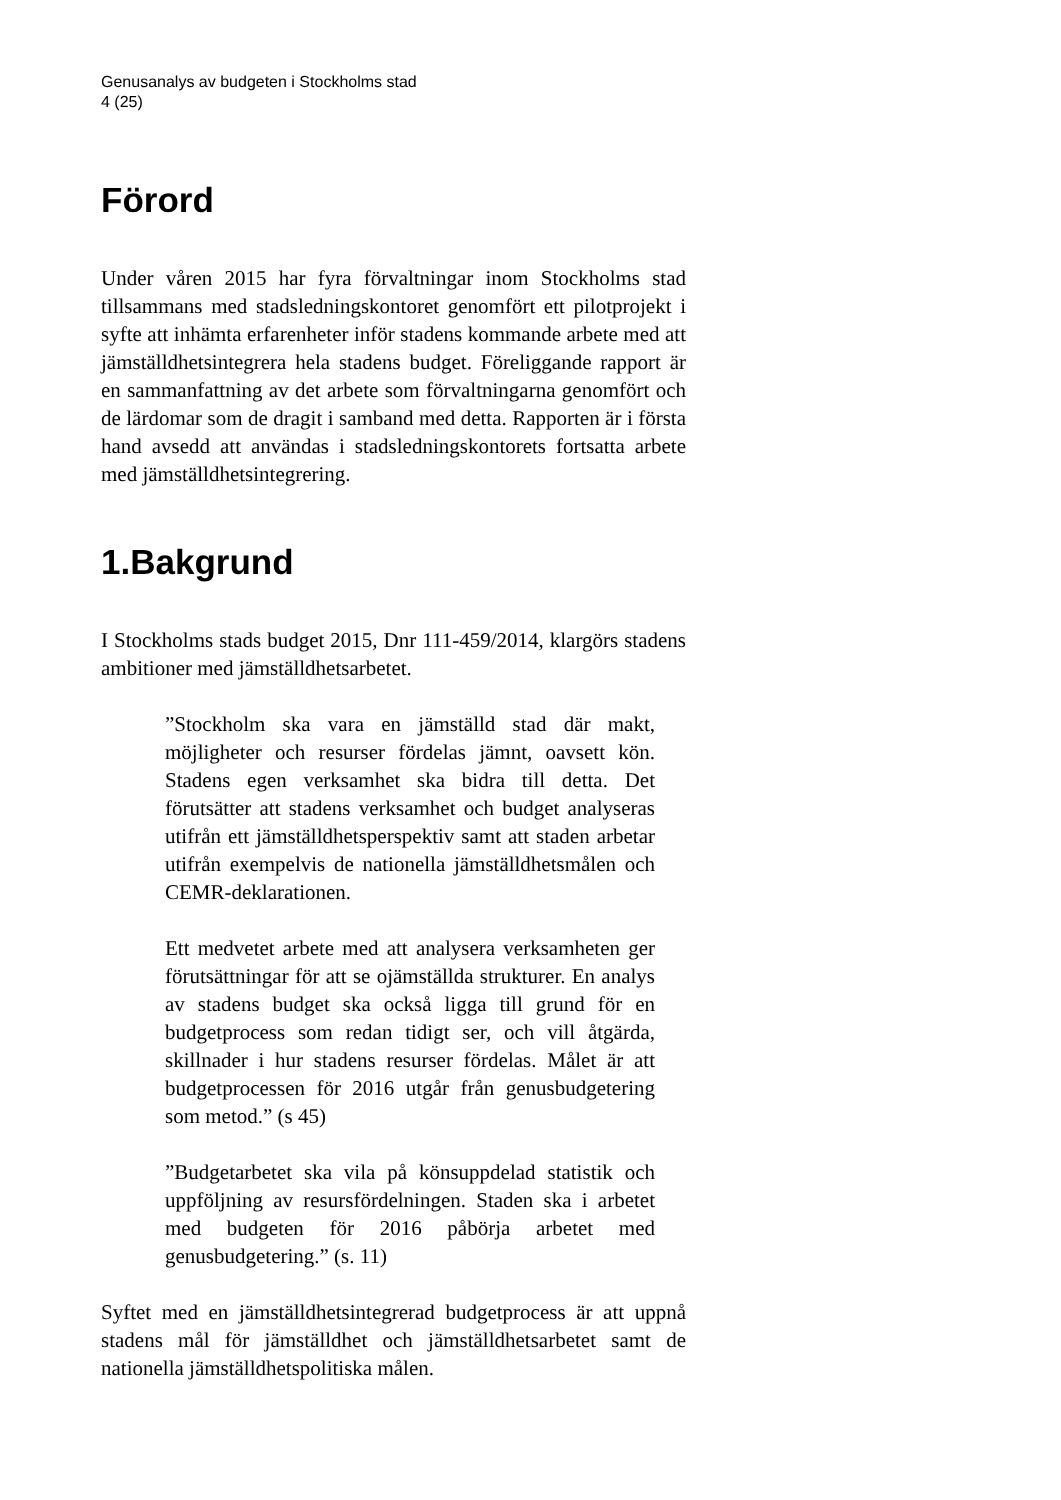Genusanalys av budgeten i Stockholms stad
4 (25)
Förord
Under våren 2015 har fyra förvaltningar inom Stockholms stad tillsammans med stadsledningskontoret genomfört ett pilotprojekt i syfte att inhämta erfarenheter inför stadens kommande arbete med att jämställdhetsintegrera hela stadens budget. Föreliggande rapport är en sammanfattning av det arbete som förvaltningarna genomfört och de lärdomar som de dragit i samband med detta. Rapporten är i första hand avsedd att användas i stadsledningskontorets fortsatta arbete med jämställdhetsintegrering.
1.Bakgrund
I Stockholms stads budget 2015, Dnr 111-459/2014, klargörs stadens ambitioner med jämställdhetsarbetet.
”Stockholm ska vara en jämställd stad där makt, möjligheter och resurser fördelas jämnt, oavsett kön. Stadens egen verksamhet ska bidra till detta. Det förutsätter att stadens verksamhet och budget analyseras utifrån ett jämställdhetsperspektiv samt att staden arbetar utifrån exempelvis de nationella jämställdhetsmålen och CEMR-deklarationen.
Ett medvetet arbete med att analysera verksamheten ger förutsättningar för att se ojämställda strukturer. En analys av stadens budget ska också ligga till grund för en budgetprocess som redan tidigt ser, och vill åtgärda, skillnader i hur stadens resurser fördelas. Målet är att budgetprocessen för 2016 utgår från genusbudgetering som metod.” (s 45)
”Budgetarbetet ska vila på könsuppdelad statistik och uppföljning av resursfördelningen. Staden ska i arbetet med budgeten för 2016 påbörja arbetet med genusbudgetering.” (s. 11)
Syftet med en jämställdhetsintegrerad budgetprocess är att uppnå stadens mål för jämställdhet och jämställdhetsarbetet samt de nationella jämställdhetspolitiska målen.